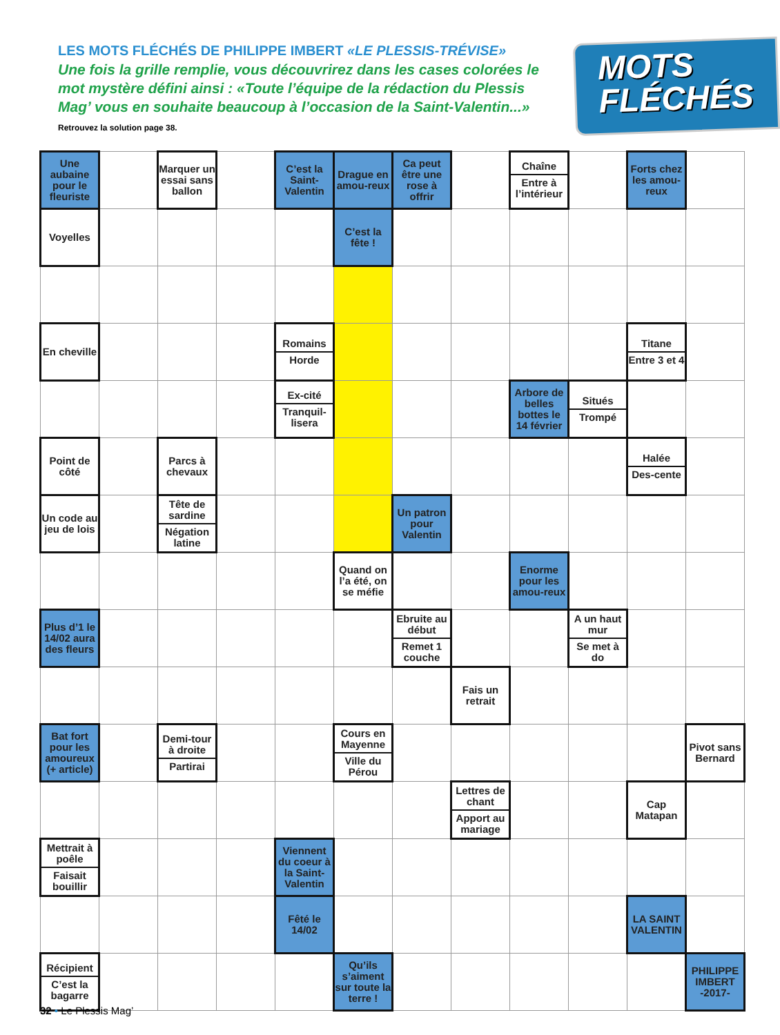LES MOTS FLÉCHÉS DE PHILIPPE IMBERT «LE PLESSIS-TRÉVISE»
Une fois la grille remplie, vous découvrirez dans les cases colorées le mot mystère défini ainsi : «Toute l’équipe de la rédaction du Plessis Mag’ vous en souhaite beaucoup à l’occasion de la Saint-Valentin...» Retrouvez la solution page 38.
MOTS
FLÉCHÉS
| Une aubaine pour le fleuriste | | Marquer un essai sans ballon | | C’est la Saint-Valentin | Drague en amou-reux | Ca peut être une rose à offrir | | Chaîne Entre à l’intérieur | | Forts chez les amou-reux | |
| Voyelles | | | | | C’est la fête ! | | | | | | |
| En cheville | | | | Romains Horde | | | | | | Titane Entre 3 et 4 | |
| | | | | Ex-cité Tranquil-lisera | | | | Arbore de belles bottes le 14 février | Situés Trompé | | |
| Point de côté | | Parcs à chevaux | | | | | | | | Halée Des-cente | |
| Un code au jeu de lois | | Tête de sardine Négation latine | | | | Un patron pour Valentin | | | | | |
| | | | | | Quand on l’a été, on se méfie | | | Enorme pour les amou-reux | | | |
| Plus d’1 le 14/02 aura des fleurs | | | | | | Ebruite au début Remet 1 couche | | | A un haut mur Se met à do | | |
| | | | | | | | Fais un retrait | | | | |
| Bat fort pour les amoureux (+ article) | | Demi-tour à droite Partirai | | | Cours en Mayenne Ville du Pérou | | | | | | Pivot sans Bernard |
| | | | | | | | Lettres de chant Apport au mariage | | | Cap Matapan | |
| Mettrait à poêle Faisait bouillir | | | | Viennent du coeur à la Saint-Valentin | | | | | | | |
| | | | | Fêté le 14/02 | | | | | | LA SAINT VALENTIN | |
| Récipient C’est la bagarre | | | | | Qu’ils s’aiment sur toute la terre ! | | | | | | PHILIPPE IMBERT -2017- |
32 • Le Plessis Mag’